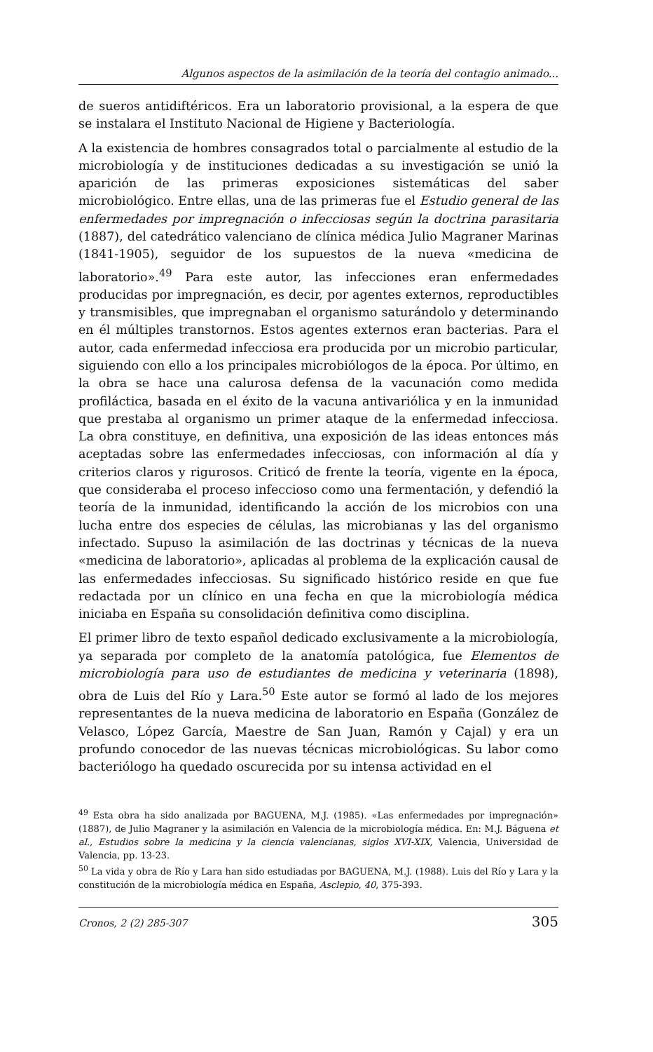Algunos aspectos de la asimilación de la teoría del contagio animado...
de sueros antidiftéricos. Era un laboratorio provisional, a la espera de que se instalara el Instituto Nacional de Higiene y Bacteriología.
A la existencia de hombres consagrados total o parcialmente al estudio de la microbiología y de instituciones dedicadas a su investigación se unió la aparición de las primeras exposiciones sistemáticas del saber microbiológico. Entre ellas, una de las primeras fue el Estudio general de las enfermedades por impregnación o infecciosas según la doctrina parasitaria (1887), del catedrático valenciano de clínica médica Julio Magraner Marinas (1841-1905), seguidor de los supuestos de la nueva «medicina de laboratorio».<sup>49</sup> Para este autor, las infecciones eran enfermedades producidas por impregnación, es decir, por agentes externos, reproductibles y transmisibles, que impregnaban el organismo saturándolo y determinando en él múltiples transtornos. Estos agentes externos eran bacterias. Para el autor, cada enfermedad infecciosa era producida por un microbio particular, siguiendo con ello a los principales microbiólogos de la época. Por último, en la obra se hace una calurosa defensa de la vacunación como medida profiláctica, basada en el éxito de la vacuna antivariólica y en la inmunidad que prestaba al organismo un primer ataque de la enfermedad infecciosa. La obra constituye, en definitiva, una exposición de las ideas entonces más aceptadas sobre las enfermedades infecciosas, con información al día y criterios claros y rigurosos. Criticó de frente la teoría, vigente en la época, que consideraba el proceso infeccioso como una fermentación, y defendió la teoría de la inmunidad, identificando la acción de los microbios con una lucha entre dos especies de células, las microbianas y las del organismo infectado. Supuso la asimilación de las doctrinas y técnicas de la nueva «medicina de laboratorio», aplicadas al problema de la explicación causal de las enfermedades infecciosas. Su significado histórico reside en que fue redactada por un clínico en una fecha en que la microbiología médica iniciaba en España su consolidación definitiva como disciplina.
El primer libro de texto español dedicado exclusivamente a la microbiología, ya separada por completo de la anatomía patológica, fue Elementos de microbiología para uso de estudiantes de medicina y veterinaria (1898), obra de Luis del Río y Lara.<sup>50</sup> Este autor se formó al lado de los mejores representantes de la nueva medicina de laboratorio en España (González de Velasco, López García, Maestre de San Juan, Ramón y Cajal) y era un profundo conocedor de las nuevas técnicas microbiológicas. Su labor como bacteriólogo ha quedado oscurecida por su intensa actividad en el
<sup>49</sup> Esta obra ha sido analizada por BAGUENA, M.J. (1985). «Las enfermedades por impregnación» (1887), de Julio Magraner y la asimilación en Valencia de la microbiología médica. En: M.J. Báguena et al., Estudios sobre la medicina y la ciencia valencianas, siglos XVI-XIX, Valencia, Universidad de Valencia, pp. 13-23.
<sup>50</sup> La vida y obra de Río y Lara han sido estudiadas por BAGUENA, M.J. (1988). Luis del Río y Lara y la constitución de la microbiología médica en España, Asclepio, 40, 375-393.
Cronos, 2 (2) 285-307 305